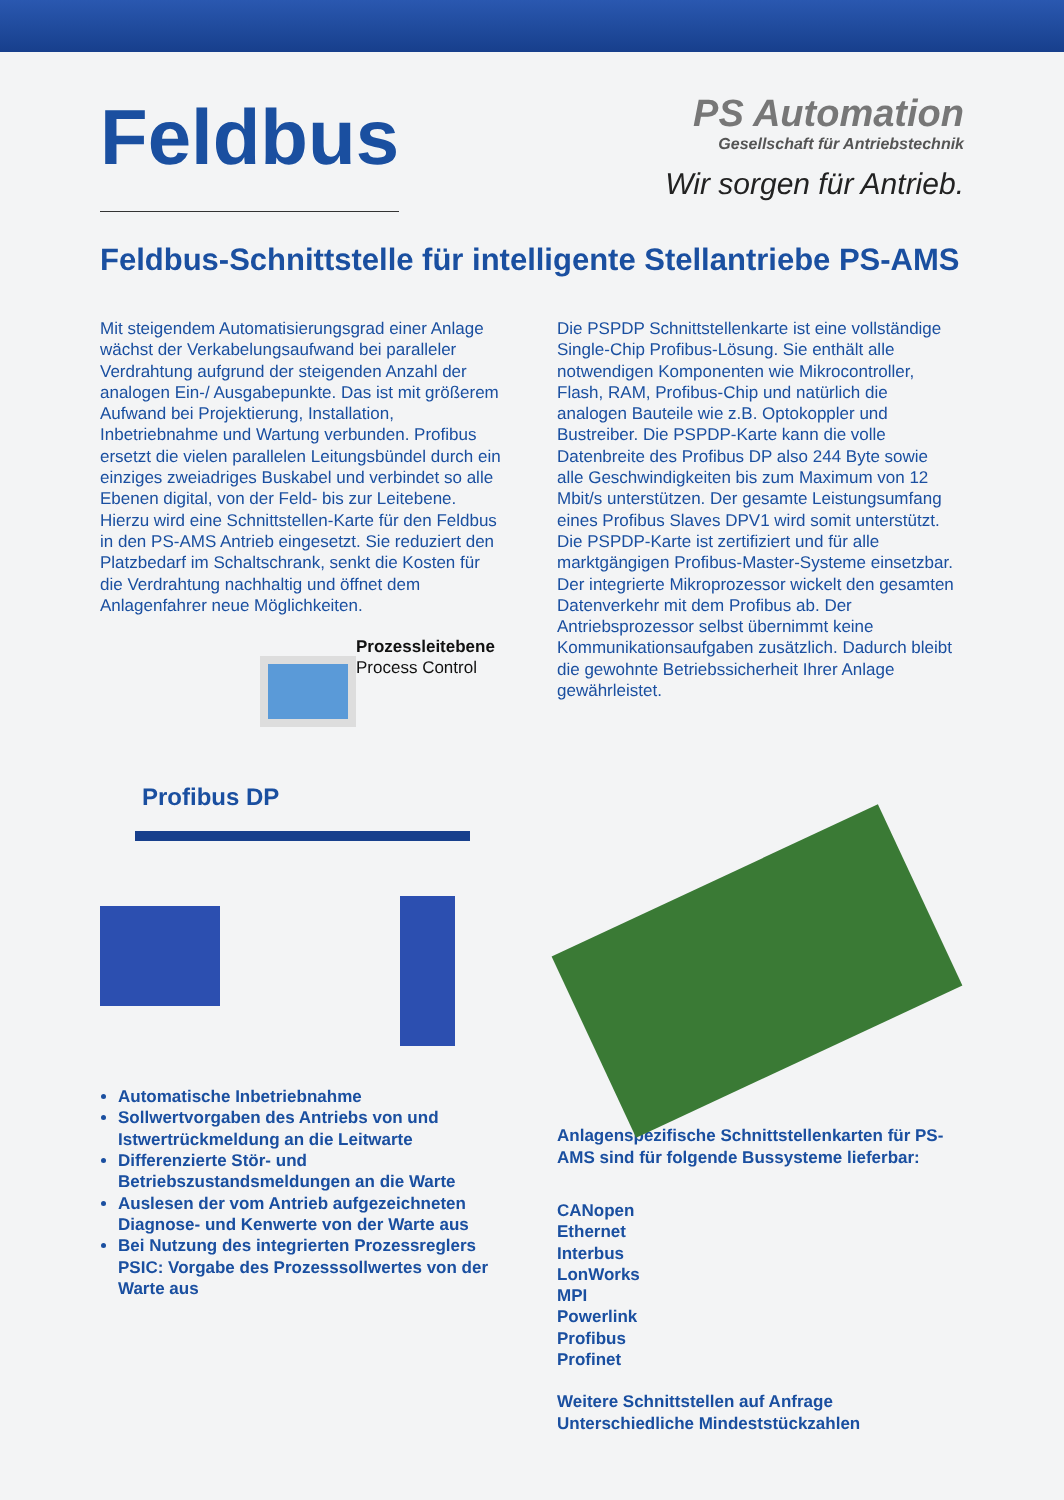Feldbus
PS Automation
Gesellschaft für Antriebstechnik
Wir sorgen für Antrieb.
Feldbus-Schnittstelle für intelligente Stellantriebe PS-AMS
Mit steigendem Automatisierungsgrad einer Anlage wächst der Verkabelungsaufwand bei paralleler Verdrahtung aufgrund der steigenden Anzahl der analogen Ein-/ Ausgabepunkte. Das ist mit größerem Aufwand bei Projektierung, Installation, Inbetriebnahme und Wartung verbunden. Profibus ersetzt die vielen parallelen Leitungsbündel durch ein einziges zweiadriges Buskabel und verbindet so alle Ebenen digital, von der Feld- bis zur Leitebene. Hierzu wird eine Schnittstellen-Karte für den Feldbus in den PS-AMS Antrieb eingesetzt. Sie reduziert den Platzbedarf im Schaltschrank, senkt die Kosten für die Verdrahtung nachhaltig und öffnet dem Anlagenfahrer neue Möglichkeiten.
Prozessleitebene
Process Control
Profibus DP
Automatische Inbetriebnahme
Sollwertvorgaben des Antriebs von und Istwertrückmeldung an die Leitwarte
Differenzierte Stör- und Betriebszustandsmeldungen an die Warte
Auslesen der vom Antrieb aufgezeichneten Diagnose- und Kenwerte von der Warte aus
Bei Nutzung des integrierten Prozessreglers PSIC: Vorgabe des Prozesssollwertes von der Warte aus
Die PSPDP Schnittstellenkarte ist eine vollständige Single-Chip Profibus-Lösung. Sie enthält alle notwendigen Komponenten wie Mikrocontroller, Flash, RAM, Profibus-Chip und natürlich die analogen Bauteile wie z.B. Optokoppler und Bustreiber. Die PSPDP-Karte kann die volle Datenbreite des Profibus DP also 244 Byte sowie alle Geschwindigkeiten bis zum Maximum von 12 Mbit/s unterstützen. Der gesamte Leistungsumfang eines Profibus Slaves DPV1 wird somit unterstützt. Die PSPDP-Karte ist zertifiziert und für alle marktgängigen Profibus-Master-Systeme einsetzbar. Der integrierte Mikroprozessor wickelt den gesamten Datenverkehr mit dem Profibus ab. Der Antriebsprozessor selbst übernimmt keine Kommunikationsaufgaben zusätzlich. Dadurch bleibt die gewohnte Betriebssicherheit Ihrer Anlage gewährleistet.
Anlagenspezifische Schnittstellenkarten für PS-AMS sind für folgende Bussysteme lieferbar:
CANopen
Ethernet
Interbus
LonWorks
MPI
Powerlink
Profibus
Profinet
Weitere Schnittstellen auf Anfrage
Unterschiedliche Mindeststückzahlen